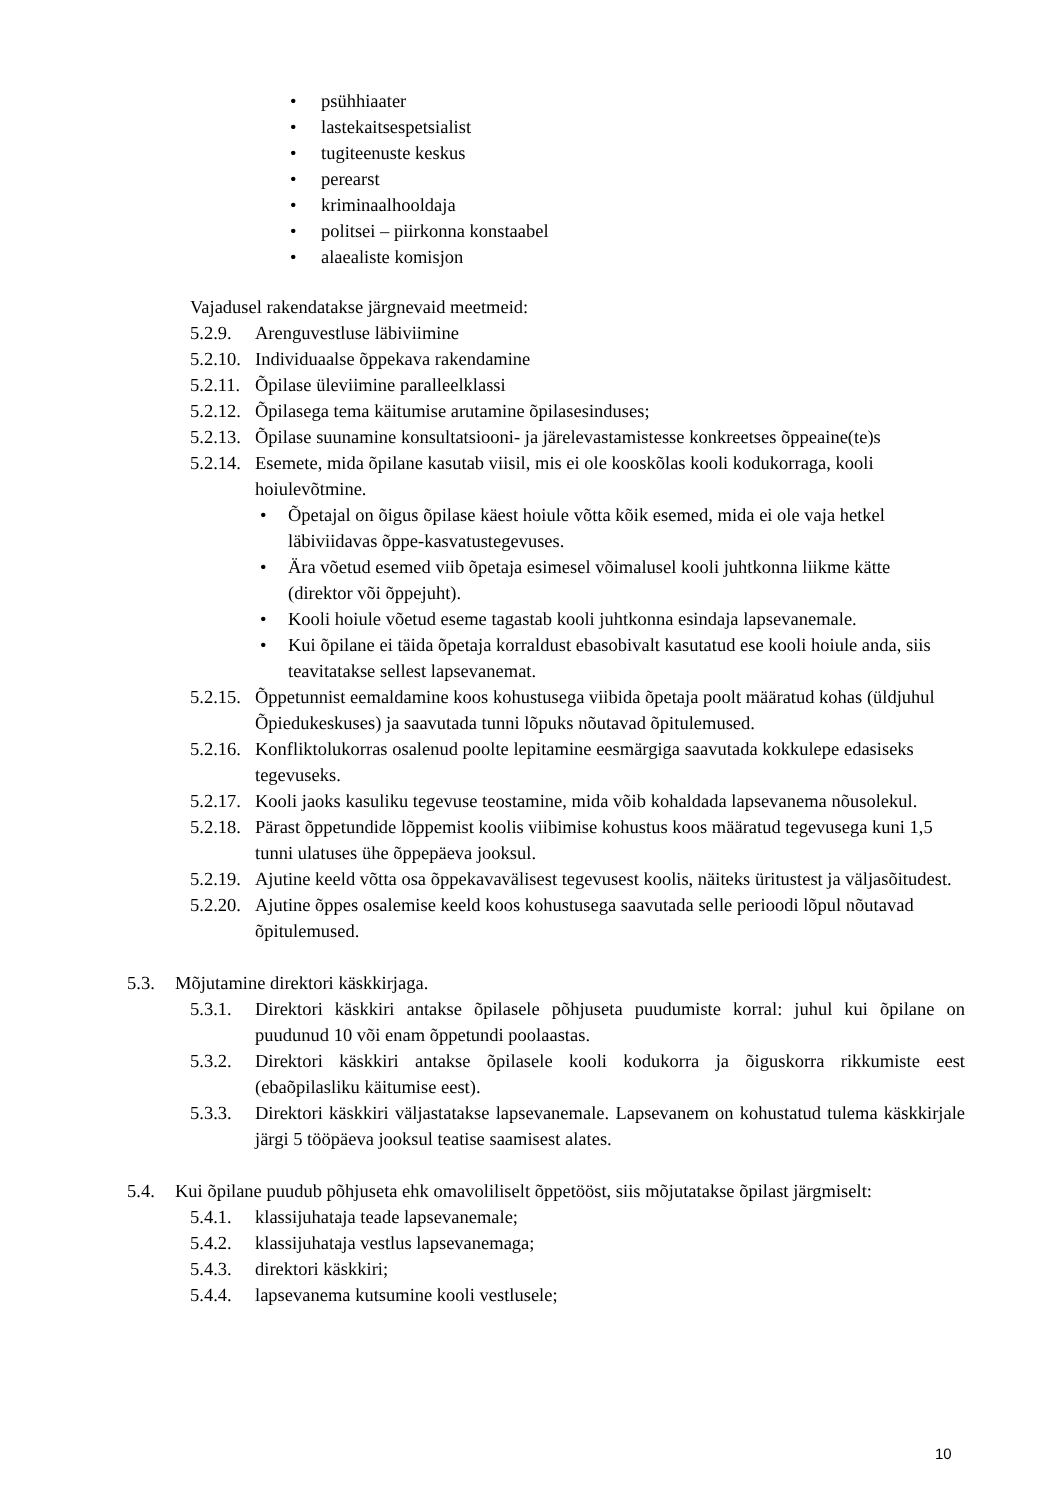• psühhiaater
• lastekaitsespetsialist
• tugiteenuste keskus
• perearst
• kriminaalhooldaja
• politsei – piirkonna konstaabel
• alaealiste komisjon
Vajadusel rakendatakse järgnevaid meetmeid:
5.2.9. Arenguvestluse läbiviimine
5.2.10. Individuaalse õppekava rakendamine
5.2.11. Õpilase üleviimine paralleelklassi
5.2.12. Õpilasega tema käitumise arutamine õpilasesinduses;
5.2.13. Õpilase suunamine konsultatsiooni- ja järelevastamistesse konkreetses õppeaine(te)s
5.2.14. Esemete, mida õpilane kasutab viisil, mis ei ole kooskõlas kooli kodukorraga, kooli hoiulevõtmine.
• Õpetajal on õigus õpilase käest hoiule võtta kõik esemed, mida ei ole vaja hetkel läbiviidavas õppe-kasvatustegevuses.
• Ära võetud esemed viib õpetaja esimesel võimalusel kooli juhtkonna liikme kätte (direktor või õppejuht).
• Kooli hoiule võetud eseme tagastab kooli juhtkonna esindaja lapsevanemale.
• Kui õpilane ei täida õpetaja korraldust ebasobivalt kasutatud ese kooli hoiule anda, siis teavitatakse sellest lapsevanemat.
5.2.15. Õppetunnist eemaldamine koos kohustusega viibida õpetaja poolt määratud kohas (üldjuhul Õpiedukeskuses) ja saavutada tunni lõpuks nõutavad õpitulemused.
5.2.16. Konfliktolukorras osalenud poolte lepitamine eesmärgiga saavutada kokkulepe edasiseks tegevuseks.
5.2.17. Kooli jaoks kasuliku tegevuse teostamine, mida võib kohaldada lapsevanema nõusolekul.
5.2.18. Pärast õppetundide lõppemist koolis viibimise kohustus koos määratud tegevusega kuni 1,5 tunni ulatuses ühe õppepäeva jooksul.
5.2.19. Ajutine keeld võtta osa õppekavavälisest tegevusest koolis, näiteks üritustest ja väljasõitudest.
5.2.20. Ajutine õppes osalemise keeld koos kohustusega saavutada selle perioodi lõpul nõutavad õpitulemused.
5.3. Mõjutamine direktori käskkirjaga.
5.3.1. Direktori käskkiri antakse õpilasele põhjuseta puudumiste korral: juhul kui õpilane on puudunud 10 või enam õppetundi poolaastas.
5.3.2. Direktori käskkiri antakse õpilasele kooli kodukorra ja õiguskorra rikkumiste eest (ebaõpilasliku käitumise eest).
5.3.3. Direktori käskkiri väljastatakse lapsevanemale. Lapsevanem on kohustatud tulema käskkirjale järgi 5 tööpäeva jooksul teatise saamisest alates.
5.4. Kui õpilane puudub põhjuseta ehk omavoliliselt õppetööst, siis mõjutatakse õpilast järgmiselt:
5.4.1. klassijuhataja teade lapsevanemale;
5.4.2. klassijuhataja vestlus lapsevanemaga;
5.4.3. direktori käskkiri;
5.4.4. lapsevanema kutsumine kooli vestlusele;
10